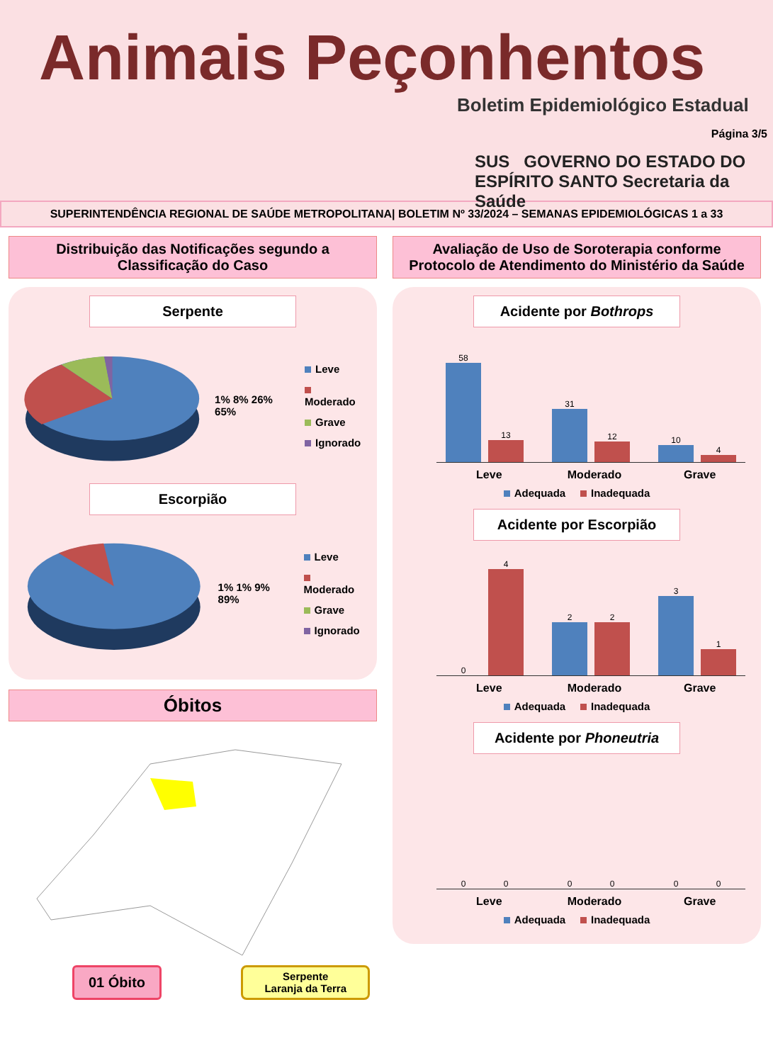Animais Peçonhentos
Boletim Epidemiológico Estadual
SUS GOVERNO DO ESTADO DO ESPÍRITO SANTO Secretaria da Saúde
Página 3/5
SUPERINTENDÊNCIA REGIONAL DE SAÚDE METROPOLITANA| BOLETIM Nº 33/2024 – SEMANAS EPIDEMIOLÓGICAS 1 a 33
Distribuição das Notificações segundo a Classificação do Caso
Serpente
1% 8% 26% 65%
Leve
Moderado
Grave
Ignorado
Escorpião
1% 1% 9% 89%
Leve
Moderado
Grave
Ignorado
Óbitos
01 Óbito
Serpente
Laranja da Terra
Avaliação de Uso de Soroterapia conforme Protocolo de Atendimento do Ministério da Saúde
Acidente por Bothrops
58
13
31
12
10
4
Leve Moderado Grave
Adequada Inadequada
Acidente por Escorpião
0
4
2
2
3
1
Leve Moderado Grave
Adequada Inadequada
Acidente por Phoneutria
0
0
0
0
0
0
Leve Moderado Grave
Adequada Inadequada